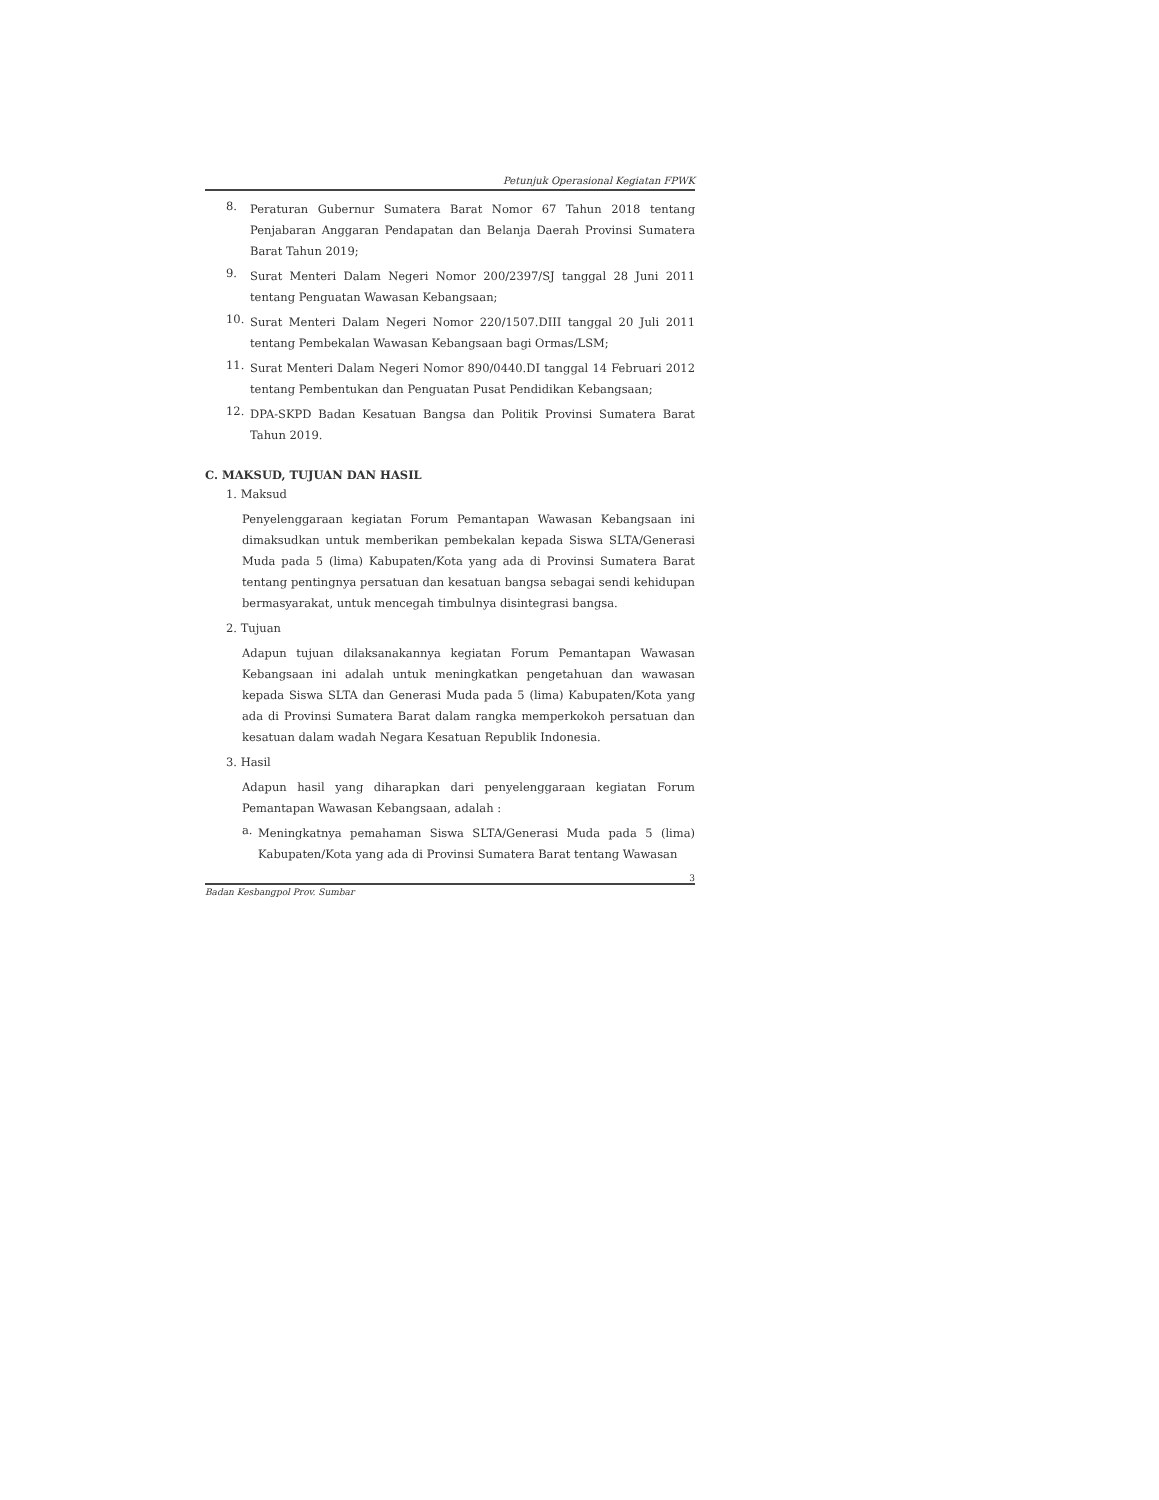Petunjuk Operasional Kegiatan FPWK
8.
Peraturan Gubernur Sumatera Barat Nomor 67 Tahun 2018 tentang Penjabaran Anggaran Pendapatan dan Belanja Daerah Provinsi Sumatera Barat Tahun 2019;
9.
Surat Menteri Dalam Negeri Nomor 200/2397/SJ tanggal 28 Juni 2011 tentang Penguatan Wawasan Kebangsaan;
10.
Surat Menteri Dalam Negeri Nomor 220/1507.DIII tanggal 20 Juli 2011 tentang Pembekalan Wawasan Kebangsaan bagi Ormas/LSM;
11.
Surat Menteri Dalam Negeri Nomor 890/0440.DI tanggal 14 Februari 2012 tentang Pembentukan dan Penguatan Pusat Pendidikan Kebangsaan;
12.
DPA-SKPD Badan Kesatuan Bangsa dan Politik Provinsi Sumatera Barat Tahun 2019.
C. MAKSUD, TUJUAN DAN HASIL
1. Maksud
Penyelenggaraan kegiatan Forum Pemantapan Wawasan Kebangsaan ini dimaksudkan untuk memberikan pembekalan kepada Siswa SLTA/Generasi Muda pada 5 (lima) Kabupaten/Kota yang ada di Provinsi Sumatera Barat tentang pentingnya persatuan dan kesatuan bangsa sebagai sendi kehidupan bermasyarakat, untuk mencegah timbulnya disintegrasi bangsa.
2. Tujuan
Adapun tujuan dilaksanakannya kegiatan Forum Pemantapan Wawasan Kebangsaan ini adalah untuk meningkatkan pengetahuan dan wawasan kepada Siswa SLTA dan Generasi Muda pada 5 (lima) Kabupaten/Kota yang ada di Provinsi Sumatera Barat dalam rangka memperkokoh persatuan dan kesatuan dalam wadah Negara Kesatuan Republik Indonesia.
3. Hasil
Adapun hasil yang diharapkan dari penyelenggaraan kegiatan Forum Pemantapan Wawasan Kebangsaan, adalah :
a.
Meningkatnya pemahaman Siswa SLTA/Generasi Muda pada 5 (lima) Kabupaten/Kota yang ada di Provinsi Sumatera Barat tentang Wawasan
3
Badan Kesbangpol Prov. Sumbar